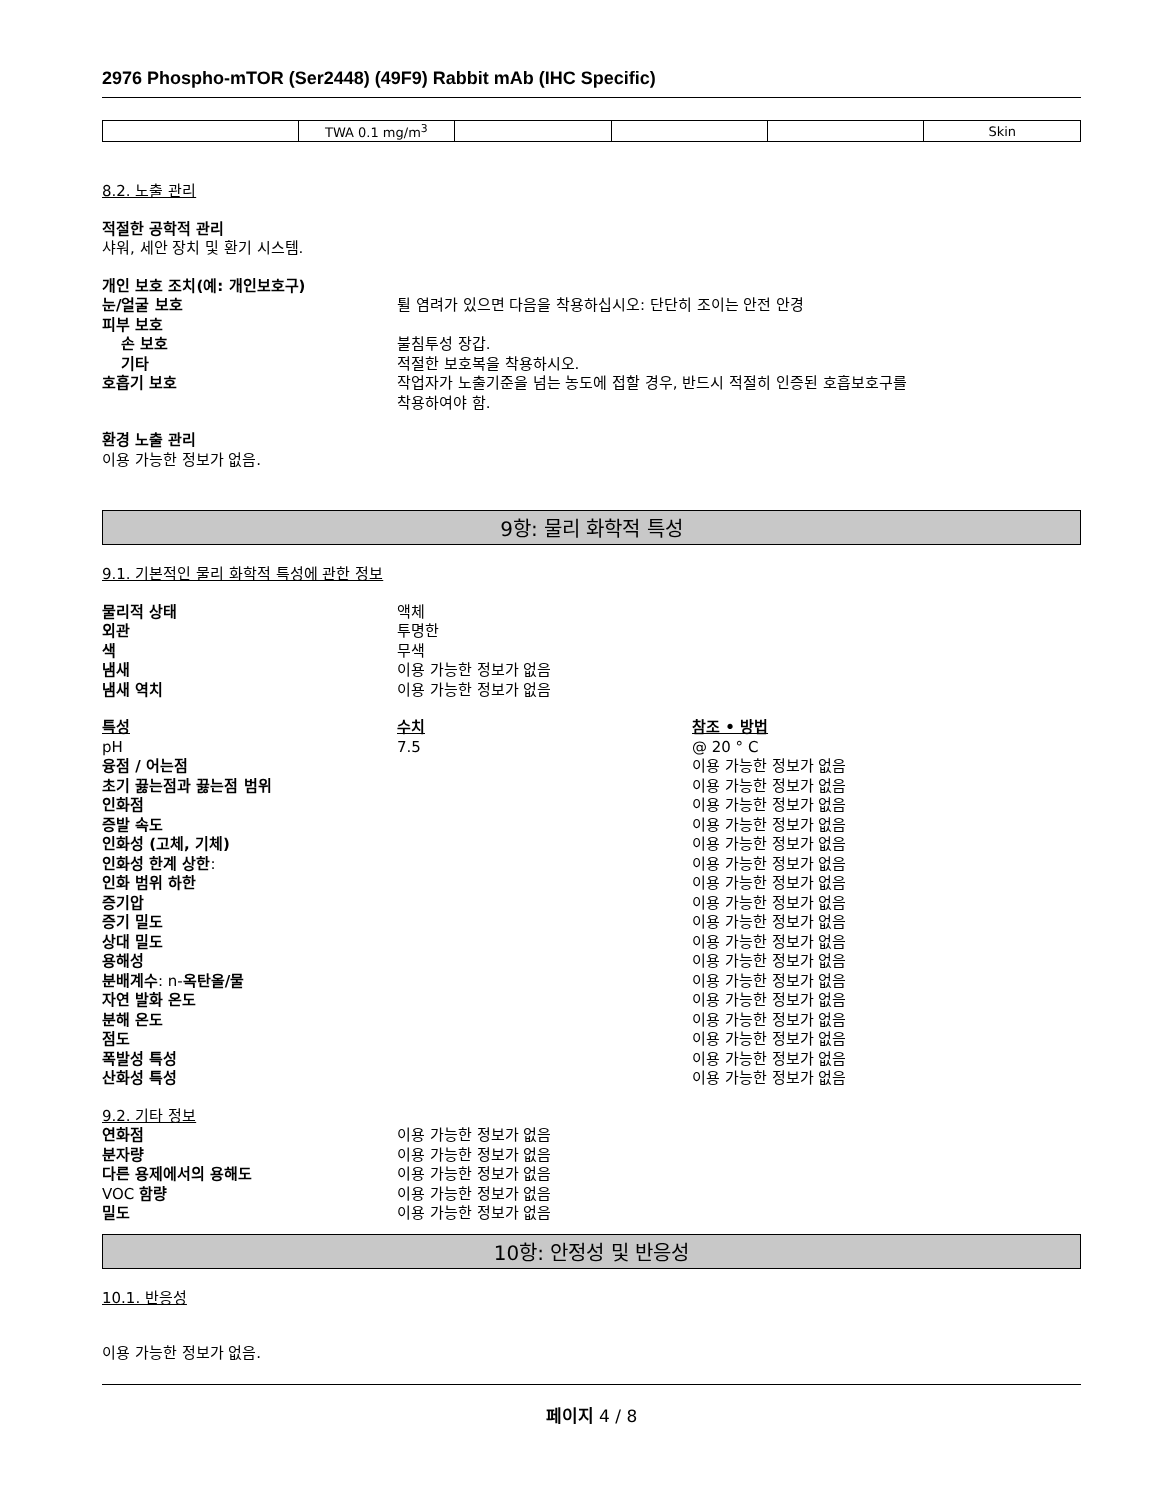2976 Phospho-mTOR (Ser2448) (49F9) Rabbit mAb (IHC Specific)
| | TWA 0.1 mg/m<sup>3</sup> | | | | Skin |
8.2. 노출 관리
적절한 공학적 관리
샤워, 세안 장치 및 환기 시스템.
개인 보호 조치(예: 개인보호구)
눈/얼굴 보호 튈 염려가 있으면 다음을 착용하십시오: 단단히 조이는 안전 안경
피부 보호
손 보호 불침투성 장갑.
기타 적절한 보호복을 착용하시오.
호흡기 보호 작업자가 노출기준을 넘는 농도에 접할 경우, 반드시 적절히 인증된 호흡보호구를
착용하여야 함.
환경 노출 관리
이용 가능한 정보가 없음.
9항: 물리 화학적 특성
9.1. 기본적인 물리 화학적 특성에 관한 정보
물리적 상태 액체
외관 투명한
색 무색
냄새 이용 가능한 정보가 없음
냄새 역치 이용 가능한 정보가 없음
특성 수치 참조 • 방법
pH 7.5 @ 20 ° C
융점 / 어는점 이용 가능한 정보가 없음
초기 끓는점과 끓는점 범위 이용 가능한 정보가 없음
인화점 이용 가능한 정보가 없음
증발 속도 이용 가능한 정보가 없음
인화성 (고체, 기체) 이용 가능한 정보가 없음
인화성 한계 상한: 이용 가능한 정보가 없음
인화 범위 하한 이용 가능한 정보가 없음
증기압 이용 가능한 정보가 없음
증기 밀도 이용 가능한 정보가 없음
상대 밀도 이용 가능한 정보가 없음
용해성 이용 가능한 정보가 없음
분배계수: n-옥탄올/물 이용 가능한 정보가 없음
자연 발화 온도 이용 가능한 정보가 없음
분해 온도 이용 가능한 정보가 없음
점도 이용 가능한 정보가 없음
폭발성 특성 이용 가능한 정보가 없음
산화성 특성 이용 가능한 정보가 없음
9.2. 기타 정보
연화점 이용 가능한 정보가 없음
분자량 이용 가능한 정보가 없음
다른 용제에서의 용해도 이용 가능한 정보가 없음
VOC 함량 이용 가능한 정보가 없음
밀도 이용 가능한 정보가 없음
10항: 안정성 및 반응성
10.1. 반응성
이용 가능한 정보가 없음.
페이지 4 / 8